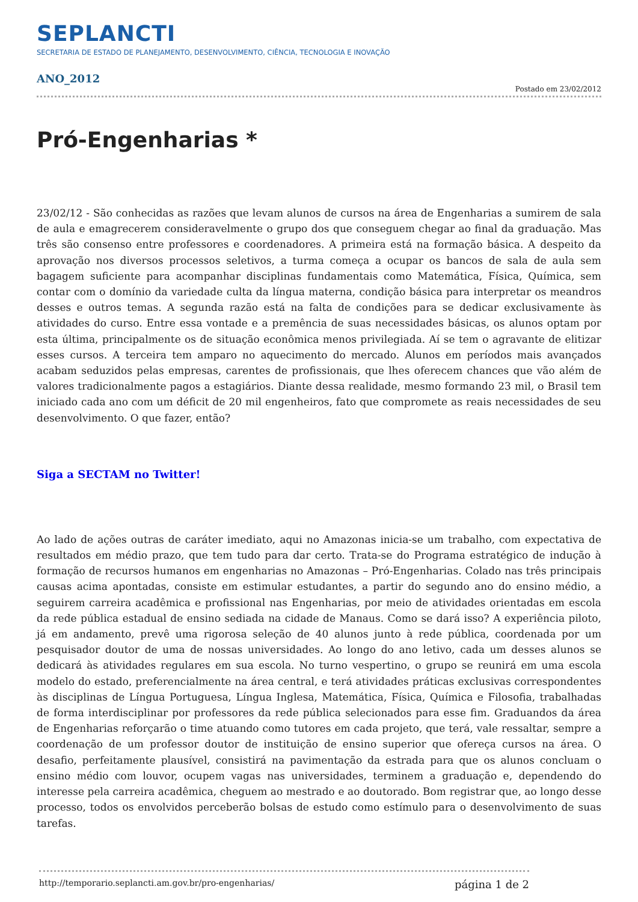SEPLANCTI
SECRETARIA DE ESTADO DE PLANEJAMENTO, DESENVOLVIMENTO, CIÊNCIA, TECNOLOGIA E INOVAÇÃO
ANO_2012
Postado em 23/02/2012
Pró-Engenharias *
23/02/12 - São conhecidas as razões que levam alunos de cursos na área de Engenharias a sumirem de sala de aula e emagrecerem consideravelmente o grupo dos que conseguem chegar ao final da graduação. Mas três são consenso entre professores e coordenadores. A primeira está na formação básica. A despeito da aprovação nos diversos processos seletivos, a turma começa a ocupar os bancos de sala de aula sem bagagem suficiente para acompanhar disciplinas fundamentais como Matemática, Física, Química, sem contar com o domínio da variedade culta da língua materna, condição básica para interpretar os meandros desses e outros temas. A segunda razão está na falta de condições para se dedicar exclusivamente às atividades do curso. Entre essa vontade e a premência de suas necessidades básicas, os alunos optam por esta última, principalmente os de situação econômica menos privilegiada. Aí se tem o agravante de elitizar esses cursos. A terceira tem amparo no aquecimento do mercado. Alunos em períodos mais avançados acabam seduzidos pelas empresas, carentes de profissionais, que lhes oferecem chances que vão além de valores tradicionalmente pagos a estagiários. Diante dessa realidade, mesmo formando 23 mil, o Brasil tem iniciado cada ano com um déficit de 20 mil engenheiros, fato que compromete as reais necessidades de seu desenvolvimento. O que fazer, então?
Siga a SECTAM no Twitter!
Ao lado de ações outras de caráter imediato, aqui no Amazonas inicia-se um trabalho, com expectativa de resultados em médio prazo, que tem tudo para dar certo. Trata-se do Programa estratégico de indução à formação de recursos humanos em engenharias no Amazonas – Pró-Engenharias. Colado nas três principais causas acima apontadas, consiste em estimular estudantes, a partir do segundo ano do ensino médio, a seguirem carreira acadêmica e profissional nas Engenharias, por meio de atividades orientadas em escola da rede pública estadual de ensino sediada na cidade de Manaus. Como se dará isso? A experiência piloto, já em andamento, prevê uma rigorosa seleção de 40 alunos junto à rede pública, coordenada por um pesquisador doutor de uma de nossas universidades. Ao longo do ano letivo, cada um desses alunos se dedicará às atividades regulares em sua escola. No turno vespertino, o grupo se reunirá em uma escola modelo do estado, preferencialmente na área central, e terá atividades práticas exclusivas correspondentes às disciplinas de Língua Portuguesa, Língua Inglesa, Matemática, Física, Química e Filosofia, trabalhadas de forma interdisciplinar por professores da rede pública selecionados para esse fim. Graduandos da área de Engenharias reforçarão o time atuando como tutores em cada projeto, que terá, vale ressaltar, sempre a coordenação de um professor doutor de instituição de ensino superior que ofereça cursos na área. O desafio, perfeitamente plausível, consistirá na pavimentação da estrada para que os alunos concluam o ensino médio com louvor, ocupem vagas nas universidades, terminem a graduação e, dependendo do interesse pela carreira acadêmica, cheguem ao mestrado e ao doutorado. Bom registrar que, ao longo desse processo, todos os envolvidos perceberão bolsas de estudo como estímulo para o desenvolvimento de suas tarefas.
http://temporario.seplancti.am.gov.br/pro-engenharias/ página 1 de 2